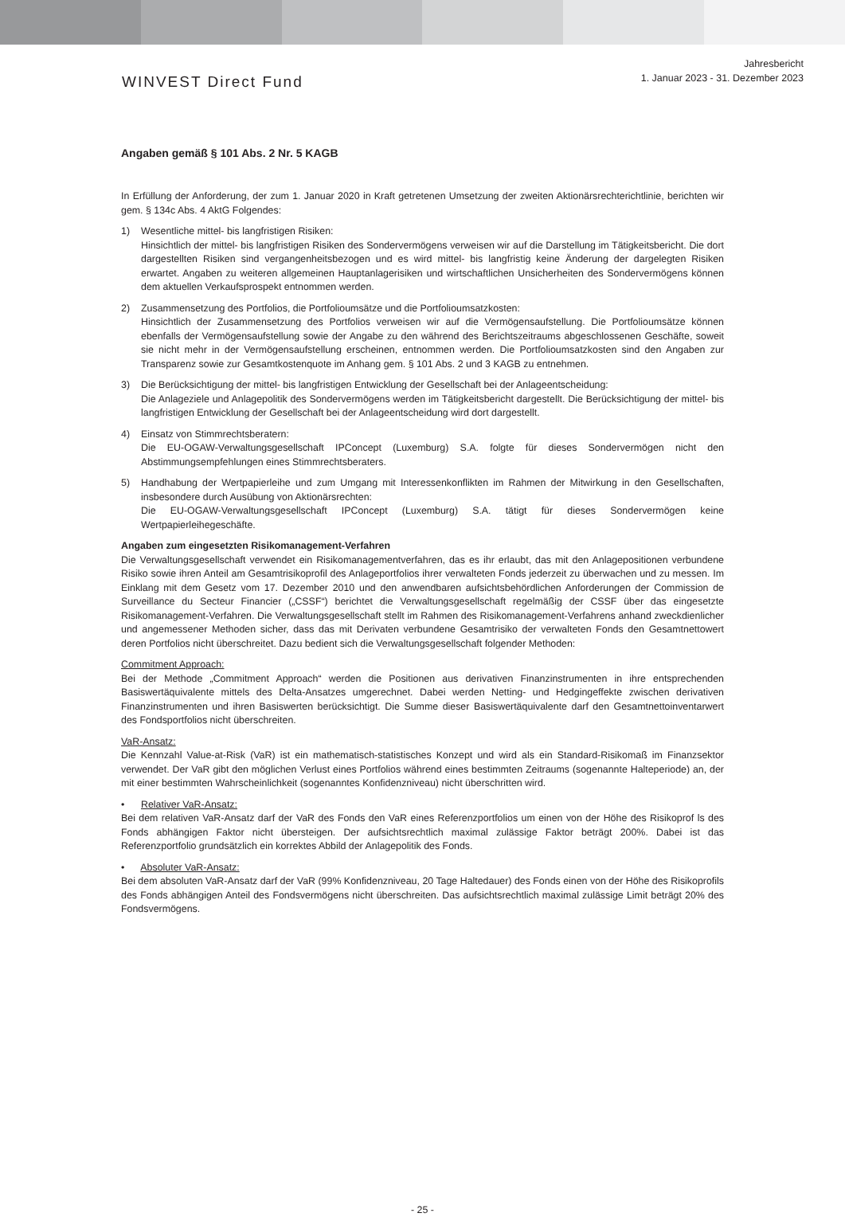WINVEST Direct Fund
Jahresbericht
1. Januar 2023 - 31. Dezember 2023
Angaben gemäß § 101 Abs. 2 Nr. 5 KAGB
In Erfüllung der Anforderung, der zum 1. Januar 2020 in Kraft getretenen Umsetzung der zweiten Aktionärsrechterichtlinie, berichten wir gem. § 134c Abs. 4 AktG Folgendes:
1) Wesentliche mittel- bis langfristigen Risiken:
Hinsichtlich der mittel- bis langfristigen Risiken des Sondervermögens verweisen wir auf die Darstellung im Tätigkeitsbericht. Die dort dargestellten Risiken sind vergangenheitsbezogen und es wird mittel- bis langfristig keine Änderung der dargelegten Risiken erwartet. Angaben zu weiteren allgemeinen Hauptanlagerisiken und wirtschaftlichen Unsicherheiten des Sondervermögens können dem aktuellen Verkaufsprospekt entnommen werden.
2) Zusammensetzung des Portfolios, die Portfolioumsätze und die Portfolioumsatzkosten:
Hinsichtlich der Zusammensetzung des Portfolios verweisen wir auf die Vermögensaufstellung. Die Portfolioumsätze können ebenfalls der Vermögensaufstellung sowie der Angabe zu den während des Berichtszeitraums abgeschlossenen Geschäfte, soweit sie nicht mehr in der Vermögensaufstellung erscheinen, entnommen werden. Die Portfolioumsatzkosten sind den Angaben zur Transparenz sowie zur Gesamtkostenquote im Anhang gem. § 101 Abs. 2 und 3 KAGB zu entnehmen.
3) Die Berücksichtigung der mittel- bis langfristigen Entwicklung der Gesellschaft bei der Anlageentscheidung:
Die Anlageziele und Anlagepolitik des Sondervermögens werden im Tätigkeitsbericht dargestellt. Die Berücksichtigung der mittel- bis langfristigen Entwicklung der Gesellschaft bei der Anlageentscheidung wird dort dargestellt.
4) Einsatz von Stimmrechtsberatern:
Die EU-OGAW-Verwaltungsgesellschaft IPConcept (Luxemburg) S.A. folgte für dieses Sondervermögen nicht den Abstimmungsempfehlungen eines Stimmrechtsberaters.
5) Handhabung der Wertpapierleihe und zum Umgang mit Interessenkonflikten im Rahmen der Mitwirkung in den Gesellschaften, insbesondere durch Ausübung von Aktionärsrechten:
Die EU-OGAW-Verwaltungsgesellschaft IPConcept (Luxemburg) S.A. tätigt für dieses Sondervermögen keine Wertpapierleihegeschäfte.
Angaben zum eingesetzten Risikomanagement-Verfahren
Die Verwaltungsgesellschaft verwendet ein Risikomanagementverfahren, das es ihr erlaubt, das mit den Anlagepositionen verbundene Risiko sowie ihren Anteil am Gesamtrisikoprofil des Anlageportfolios ihrer verwalteten Fonds jederzeit zu überwachen und zu messen. Im Einklang mit dem Gesetz vom 17. Dezember 2010 und den anwendbaren aufsichtsbehördlichen Anforderungen der Commission de Surveillance du Secteur Financier („CSSF“) berichtet die Verwaltungsgesellschaft regelmäßig der CSSF über das eingesetzte Risikomanagement-Verfahren. Die Verwaltungsgesellschaft stellt im Rahmen des Risikomanagement-Verfahrens anhand zweckdienlicher und angemessener Methoden sicher, dass das mit Derivaten verbundene Gesamtrisiko der verwalteten Fonds den Gesamtnettowert deren Portfolios nicht überschreitet. Dazu bedient sich die Verwaltungsgesellschaft folgender Methoden:
Commitment Approach:
Bei der Methode „Commitment Approach“ werden die Positionen aus derivativen Finanzinstrumenten in ihre entsprechenden Basiswertäquivalente mittels des Delta-Ansatzes umgerechnet. Dabei werden Netting- und Hedgingeffekte zwischen derivativen Finanzinstrumenten und ihren Basiswerten berücksichtigt. Die Summe dieser Basiswertäquivalente darf den Gesamtnettoinventarwert des Fondsportfolios nicht überschreiten.
VaR-Ansatz:
Die Kennzahl Value-at-Risk (VaR) ist ein mathematisch-statistisches Konzept und wird als ein Standard-Risikomaß im Finanzsektor verwendet. Der VaR gibt den möglichen Verlust eines Portfolios während eines bestimmten Zeitraums (sogenannte Halteperiode) an, der mit einer bestimmten Wahrscheinlichkeit (sogenanntes Konfidenzniveau) nicht überschritten wird.
• Relativer VaR-Ansatz:
Bei dem relativen VaR-Ansatz darf der VaR des Fonds den VaR eines Referenzportfolios um einen von der Höhe des Risikoprof ls des Fonds abhängigen Faktor nicht übersteigen. Der aufsichtsrechtlich maximal zulässige Faktor beträgt 200%. Dabei ist das Referenzportfolio grundsätzlich ein korrektes Abbild der Anlagepolitik des Fonds.
• Absoluter VaR-Ansatz:
Bei dem absoluten VaR-Ansatz darf der VaR (99% Konfidenzniveau, 20 Tage Haltedauer) des Fonds einen von der Höhe des Risikoprofils des Fonds abhängigen Anteil des Fondsvermögens nicht überschreiten. Das aufsichtsrechtlich maximal zulässige Limit beträgt 20% des Fondsvermögens.
- 25 -